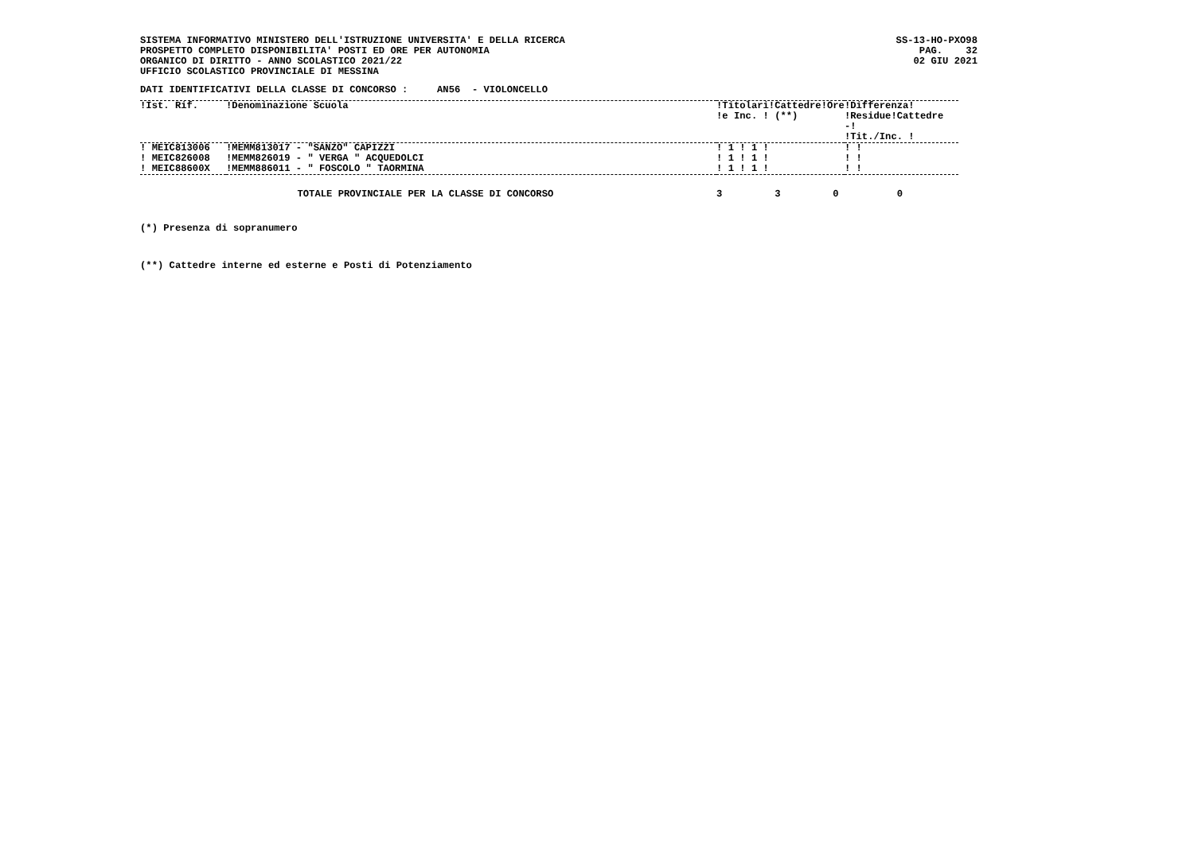SISTEMA INFORMATIVO MINISTERO DELL'ISTRUZIONE UNIVERSITA' E DELLA RICERCA
PROSPETTO COMPLETO DISPONIBILITA' POSTI ED ORE PER AUTONOMIA
ORGANICO DI DIRITTO - ANNO SCOLASTICO 2021/22
UFFICIO SCOLASTICO PROVINCIALE DI MESSINA
SS-13-HO-PXO98
PAG.    32
02 GIU 2021
DATI IDENTIFICATIVI DELLA CLASSE DI CONCORSO :     AN56  - VIOLONCELLO
| !Ist. Rif. | !Denominazione Scuola | !Titolari!Cattedre!Ore !e Inc. ! (**) | !Differenza! !Residue!Cattedre -! !Tit./Inc. ! |
| --- | --- | --- | --- |
| ! MEIC813006 | !MEMM813017 - "SANZO" CAPIZZI | ! 1 ! 1 ! | ! ! |
| ! MEIC826008 | !MEMM826019 - " VERGA " ACQUEDOLCI | ! 1 ! 1 ! | ! ! |
| ! MEIC88600X | !MEMM886011 - " FOSCOLO " TAORMINA | ! 1 ! 1 ! | ! ! |
                           TOTALE PROVINCIALE PER LA CLASSE DI CONCORSO                            3         3         0          0
(*) Presenza di sopranumero
(**) Cattedre interne ed esterne e Posti di Potenziamento